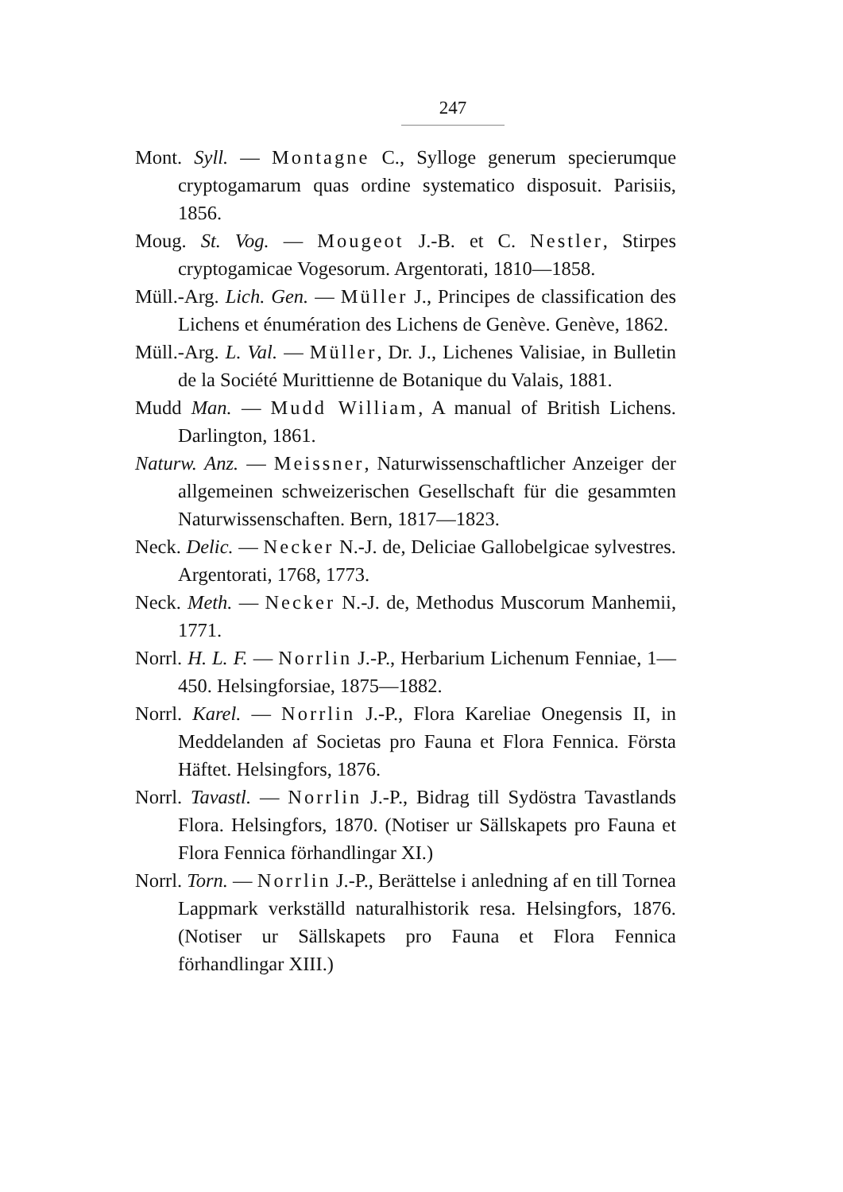247
Mont. Syll. — Montagne C., Sylloge generum specierumque cryptogamarum quas ordine systematico disposuit. Parisiis, 1856.
Moug. St. Vog. — Mougeot J.-B. et C. Nestler, Stirpes cryptogamicae Vogesorum. Argentorati, 1810—1858.
Müll.-Arg. Lich. Gen. — Müller J., Principes de classification des Lichens et énumération des Lichens de Genève. Genève, 1862.
Müll.-Arg. L. Val. — Müller, Dr. J., Lichenes Valisiae, in Bulletin de la Société Murittienne de Botanique du Valais, 1881.
Mudd Man. — Mudd William, A manual of British Lichens. Darlington, 1861.
Naturw. Anz. — Meissner, Naturwissenschaftlicher Anzeiger der allgemeinen schweizerischen Gesellschaft für die gesammten Naturwissenschaften. Bern, 1817—1823.
Neck. Delic. — Necker N.-J. de, Deliciae Gallobelgicae sylvestres. Argentorati, 1768, 1773.
Neck. Meth. — Necker N.-J. de, Methodus Muscorum Manhemii, 1771.
Norrl. H. L. F. — Norrlin J.-P., Herbarium Lichenum Fenniae, 1—450. Helsingforsiae, 1875—1882.
Norrl. Karel. — Norrlin J.-P., Flora Kareliae Onegensis II, in Meddelanden af Societas pro Fauna et Flora Fennica. Första Häftet. Helsingfors, 1876.
Norrl. Tavastl. — Norrlin J.-P., Bidrag till Sydöstra Tavastlands Flora. Helsingfors, 1870. (Notiser ur Sällskapets pro Fauna et Flora Fennica förhandlingar XI.)
Norrl. Torn. — Norrlin J.-P., Berättelse i anledning af en till Tornea Lappmark verkställd naturalhistorik resa. Helsingfors, 1876. (Notiser ur Sällskapets pro Fauna et Flora Fennica förhandlingar XIII.)